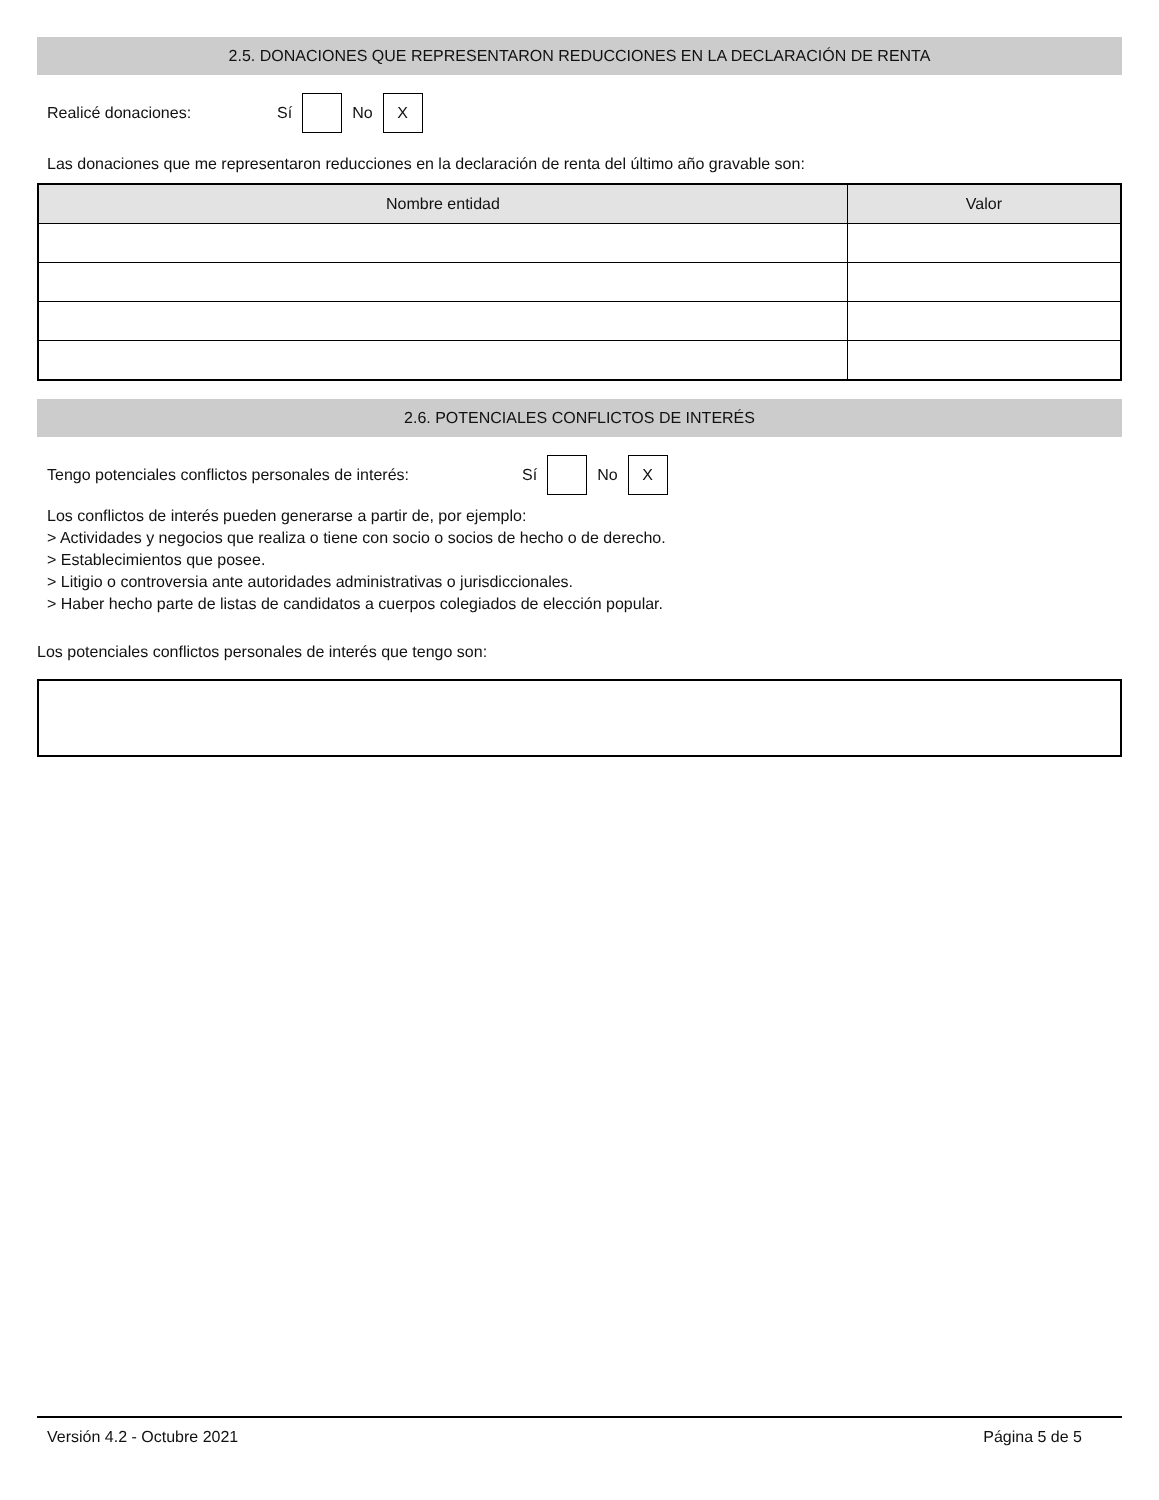2.5. DONACIONES QUE REPRESENTARON REDUCCIONES EN LA DECLARACIÓN DE RENTA
Realicé donaciones: Sí No X
Las donaciones que me representaron reducciones en la declaración de renta del último año gravable son:
| Nombre entidad | Valor |
| --- | --- |
2.6. POTENCIALES CONFLICTOS DE INTERÉS
Tengo potenciales conflictos personales de interés: Sí No X
Los conflictos de interés pueden generarse a partir de, por ejemplo:
> Actividades y negocios que realiza o tiene con socio o socios de hecho o de derecho.
> Establecimientos que posee.
> Litigio o controversia ante autoridades administrativas o jurisdiccionales.
> Haber hecho parte de listas de candidatos a cuerpos colegiados de elección popular.
Los potenciales conflictos personales de interés que tengo son:
Versión 4.2 - Octubre 2021 Página 5 de 5